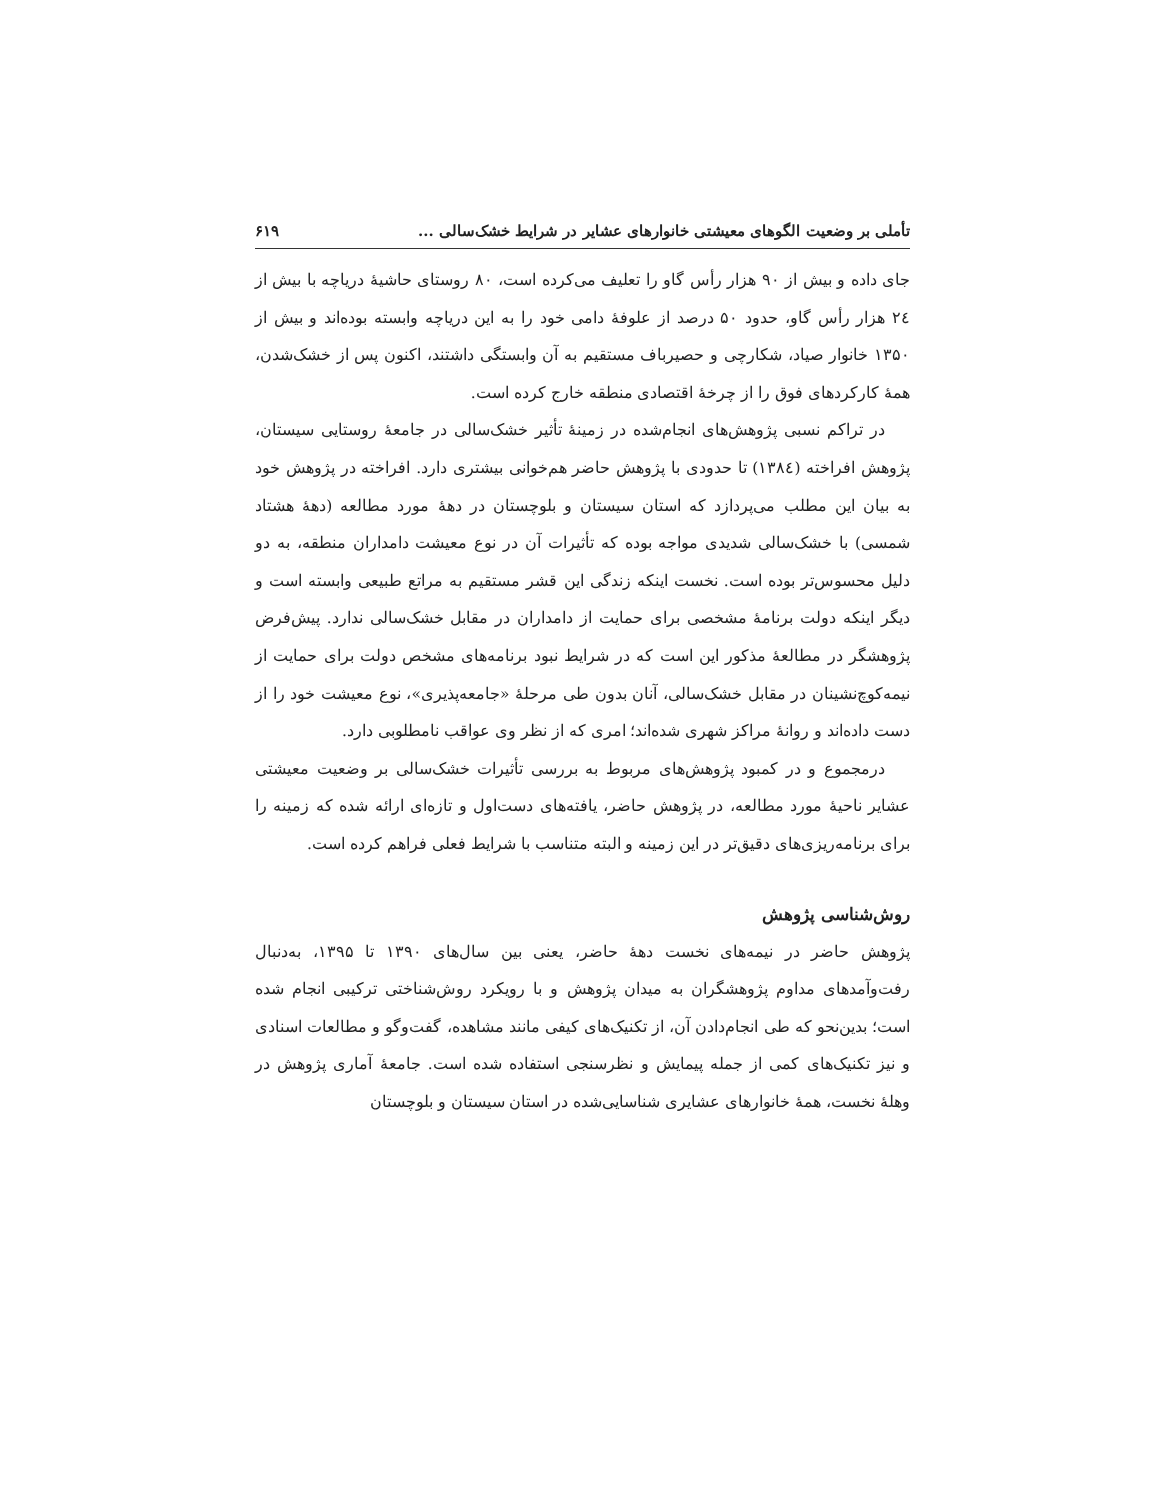تأملی بر وضعیت الگوهای معیشتی خانوارهای عشایر در شرایط خشک‌سالی ... ۶۱۹
جای داده و بیش از ۹۰ هزار رأس گاو را تعلیف می‌کرده است، ۸۰ روستای حاشیۀ دریاچه با بیش از ۲٤ هزار رأس گاو، حدود ۵۰ درصد از علوفۀ دامی خود را به این دریاچه وابسته بوده‌اند و بیش از ۱۳۵۰ خانوار صیاد، شکارچی و حصیرباف مستقیم به آن وابستگی داشتند، اکنون پس از خشک‌شدن، همۀ کارکردهای فوق را از چرخۀ اقتصادی منطقه خارج کرده است.
در تراکم نسبی پژوهش‌های انجام‌شده در زمینۀ تأثیر خشک‌سالی در جامعۀ روستایی سیستان، پژوهش افراخته (۱۳۸٤) تا حدودی با پژوهش حاضر هم‌خوانی بیشتری دارد. افراخته در پژوهش خود به بیان این مطلب می‌پردازد که استان سیستان و بلوچستان در دهۀ مورد مطالعه (دهۀ هشتاد شمسی) با خشک‌سالی شدیدی مواجه بوده که تأثیرات آن در نوع معیشت دامداران منطقه، به دو دلیل محسوس‌تر بوده است. نخست اینکه زندگی این قشر مستقیم به مراتع طبیعی وابسته است و دیگر اینکه دولت برنامۀ مشخصی برای حمایت از دامداران در مقابل خشک‌سالی ندارد. پیش‌فرض پژوهشگر در مطالعۀ مذکور این است که در شرایط نبود برنامه‌های مشخص دولت برای حمایت از نیمه‌کوچ‌نشینان در مقابل خشک‌سالی، آنان بدون طی مرحلۀ «جامعه‌پذیری»، نوع معیشت خود را از دست داده‌اند و روانۀ مراکز شهری شده‌اند؛ امری که از نظر وی عواقب نامطلوبی دارد.
درمجموع و در کمبود پژوهش‌های مربوط به بررسی تأثیرات خشک‌سالی بر وضعیت معیشتی عشایر ناحیۀ مورد مطالعه، در پژوهش حاضر، یافته‌های دست‌اول و تازه‌ای ارائه شده که زمینه را برای برنامه‌ریزی‌های دقیق‌تر در این زمینه و البته متناسب با شرایط فعلی فراهم کرده است.
روش‌شناسی پژوهش
پژوهش حاضر در نیمه‌های نخست دهۀ حاضر، یعنی بین سال‌های ۱۳۹۰ تا ۱۳۹۵، به‌دنبال رفت‌وآمدهای مداوم پژوهشگران به میدان پژوهش و با رویکرد روش‌شناختی ترکیبی انجام شده است؛ بدین‌نحو که طی انجام‌دادن آن، از تکنیک‌های کیفی مانند مشاهده، گفت‌وگو و مطالعات اسنادی و نیز تکنیک‌های کمی از جمله پیمایش و نظرسنجی استفاده شده است. جامعۀ آماری پژوهش در وهلۀ نخست، همۀ خانوارهای عشایری شناسایی‌شده در استان سیستان و بلوچستان